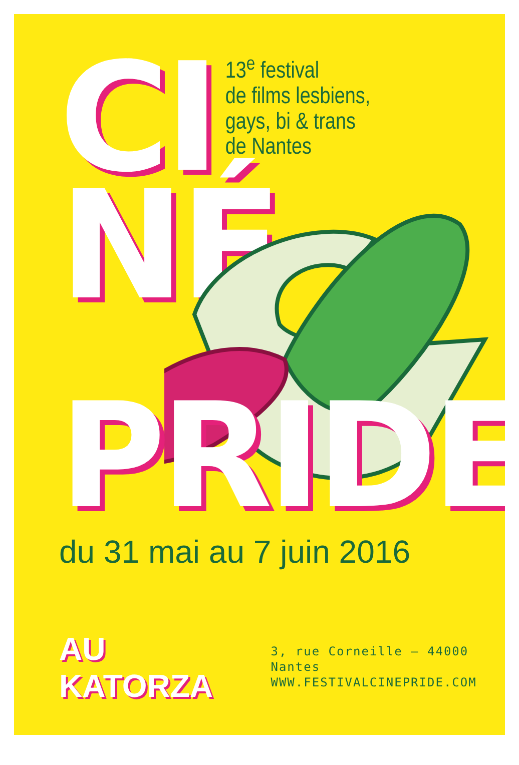CI
13<sup>e</sup> festival
de films lesbiens,
gays, bi & trans
de Nantes
NÉ
PRIDE
du 31 mai au 7 juin 2016
AU KATORZA
3, rue Corneille – 44000 Nantes
WWW.FESTIVALCINEPRIDE.COM